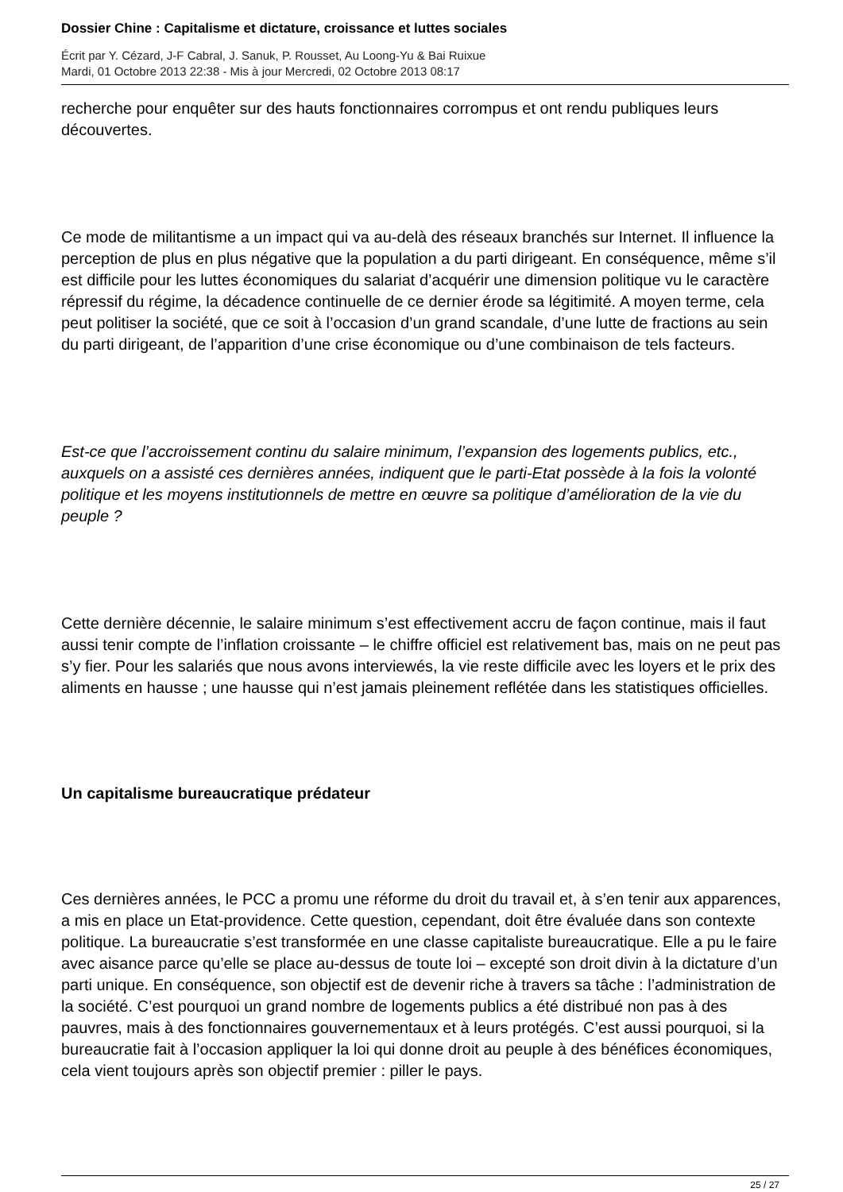Dossier Chine : Capitalisme et dictature, croissance et luttes sociales
Écrit par Y. Cézard, J-F Cabral, J. Sanuk, P. Rousset, Au Loong-Yu & Bai Ruixue
Mardi, 01 Octobre 2013 22:38 - Mis à jour Mercredi, 02 Octobre 2013 08:17
recherche pour enquêter sur des hauts fonctionnaires corrompus et ont rendu publiques leurs découvertes.
Ce mode de militantisme a un impact qui va au-delà des réseaux branchés sur Internet. Il influence la perception de plus en plus négative que la population a du parti dirigeant. En conséquence, même s’il est difficile pour les luttes économiques du salariat d’acquérir une dimension politique vu le caractère répressif du régime, la décadence continuelle de ce dernier érode sa légitimité. A moyen terme, cela peut politiser la société, que ce soit à l’occasion d’un grand scandale, d’une lutte de fractions au sein du parti dirigeant, de l’apparition d’une crise économique ou d’une combinaison de tels facteurs.
Est-ce que l’accroissement continu du salaire minimum, l’expansion des logements publics, etc., auxquels on a assisté ces dernières années, indiquent que le parti-Etat possède à la fois la volonté politique et les moyens institutionnels de mettre en œuvre sa politique d’amélioration de la vie du peuple ?
Cette dernière décennie, le salaire minimum s’est effectivement accru de façon continue, mais il faut aussi tenir compte de l’inflation croissante – le chiffre officiel est relativement bas, mais on ne peut pas s’y fier. Pour les salariés que nous avons interviewés, la vie reste difficile avec les loyers et le prix des aliments en hausse ; une hausse qui n’est jamais pleinement reflétée dans les statistiques officielles.
Un capitalisme bureaucratique prédateur
Ces dernières années, le PCC a promu une réforme du droit du travail et, à s’en tenir aux apparences, a mis en place un Etat-providence. Cette question, cependant, doit être évaluée dans son contexte politique. La bureaucratie s’est transformée en une classe capitaliste bureaucratique. Elle a pu le faire avec aisance parce qu’elle se place au-dessus de toute loi – excepté son droit divin à la dictature d’un parti unique. En conséquence, son objectif est de devenir riche à travers sa tâche : l’administration de la société. C’est pourquoi un grand nombre de logements publics a été distribué non pas à des pauvres, mais à des fonctionnaires gouvernementaux et à leurs protégés. C’est aussi pourquoi, si la bureaucratie fait à l’occasion appliquer la loi qui donne droit au peuple à des bénéfices économiques, cela vient toujours après son objectif premier : piller le pays.
25 / 27